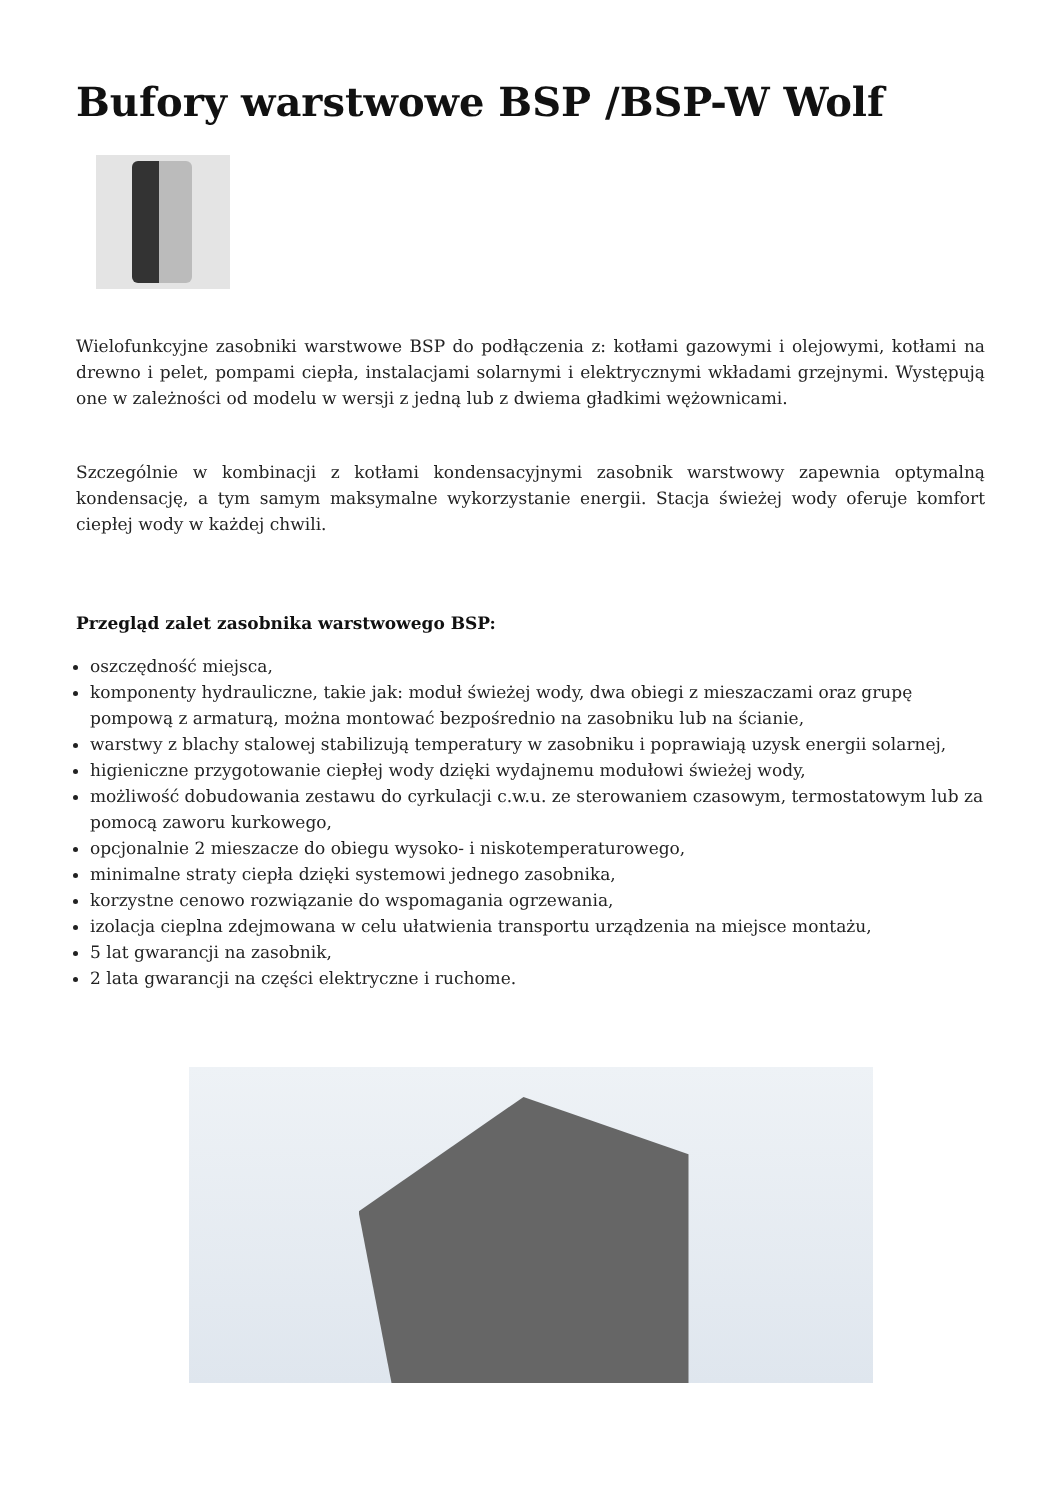Bufory warstwowe BSP /BSP-W Wolf
Wielofunkcyjne zasobniki warstwowe BSP do podłączenia z: kotłami gazowymi i olejowymi, kotłami na drewno i pelet, pompami ciepła, instalacjami solarnymi i elektrycznymi wkładami grzejnymi. Występują one w zależności od modelu w wersji z jedną lub z dwiema gładkimi wężownicami.
Szczególnie w kombinacji z kotłami kondensacyjnymi zasobnik warstwowy zapewnia optymalną kondensację, a tym samym maksymalne wykorzystanie energii. Stacja świeżej wody oferuje komfort ciepłej wody w każdej chwili.
Przegląd zalet zasobnika warstwowego BSP:
oszczędność miejsca,
komponenty hydrauliczne, takie jak: moduł świeżej wody, dwa obiegi z mieszaczami oraz grupę pompową z armaturą, można montować bezpośrednio na zasobniku lub na ścianie,
warstwy z blachy stalowej stabilizują temperatury w zasobniku i poprawiają uzysk energii solarnej,
higieniczne przygotowanie ciepłej wody dzięki wydajnemu modułowi świeżej wody,
możliwość dobudowania zestawu do cyrkulacji c.w.u. ze sterowaniem czasowym, termostatowym lub za pomocą zaworu kurkowego,
opcjonalnie 2 mieszacze do obiegu wysoko- i niskotemperaturowego,
minimalne straty ciepła dzięki systemowi jednego zasobnika,
korzystne cenowo rozwiązanie do wspomagania ogrzewania,
izolacja cieplna zdejmowana w celu ułatwienia transportu urządzenia na miejsce montażu,
5 lat gwarancji na zasobnik,
2 lata gwarancji na części elektryczne i ruchome.